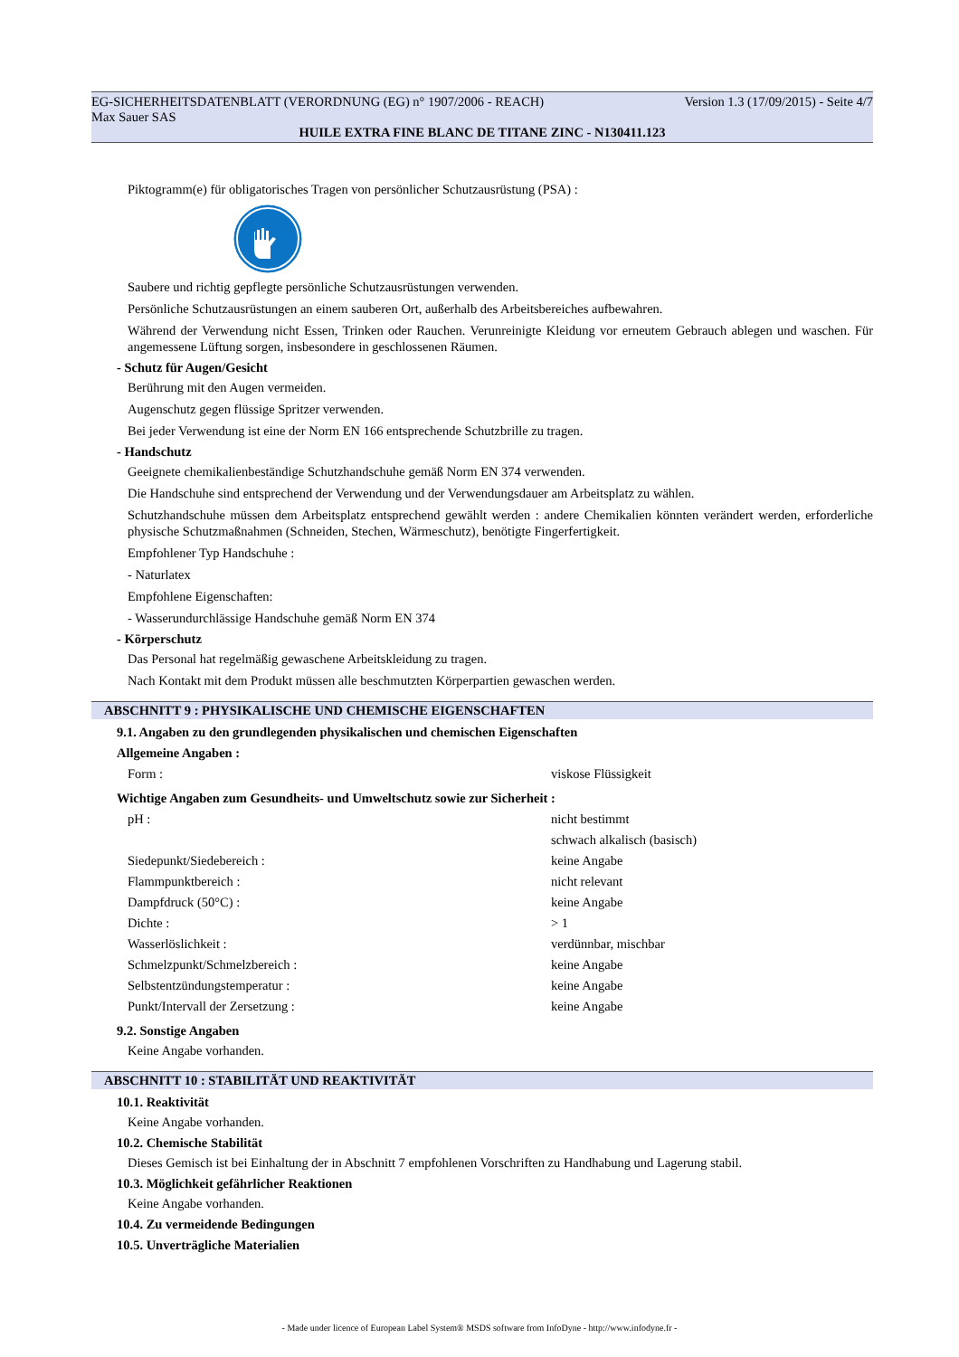EG-SICHERHEITSDATENBLATT (VERORDNUNG (EG) n° 1907/2006 - REACH) Version 1.3 (17/09/2015) - Seite 4/7
Max Sauer SAS
HUILE EXTRA FINE BLANC DE TITANE ZINC - N130411.123
Piktogramm(e) für obligatorisches Tragen von persönlicher Schutzausrüstung (PSA) :
Saubere und richtig gepflegte persönliche Schutzausrüstungen verwenden.
Persönliche Schutzausrüstungen an einem sauberen Ort, außerhalb des Arbeitsbereiches aufbewahren.
Während der Verwendung nicht Essen, Trinken oder Rauchen. Verunreinigte Kleidung vor erneutem Gebrauch ablegen und waschen. Für angemessene Lüftung sorgen, insbesondere in geschlossenen Räumen.
- Schutz für Augen/Gesicht
Berührung mit den Augen vermeiden.
Augenschutz gegen flüssige Spritzer verwenden.
Bei jeder Verwendung ist eine der Norm EN 166 entsprechende Schutzbrille zu tragen.
- Handschutz
Geeignete chemikalienbeständige Schutzhandschuhe gemäß Norm EN 374 verwenden.
Die Handschuhe sind entsprechend der Verwendung und der Verwendungsdauer am Arbeitsplatz zu wählen.
Schutzhandschuhe müssen dem Arbeitsplatz entsprechend gewählt werden : andere Chemikalien könnten verändert werden, erforderliche physische Schutzmaßnahmen (Schneiden, Stechen, Wärmeschutz), benötigte Fingerfertigkeit.
Empfohlener Typ Handschuhe :
- Naturlatex
Empfohlene Eigenschaften:
- Wasserundurchlässige Handschuhe gemäß Norm EN 374
- Körperschutz
Das Personal hat regelmäßig gewaschene Arbeitskleidung zu tragen.
Nach Kontakt mit dem Produkt müssen alle beschmutzten Körperpartien gewaschen werden.
ABSCHNITT 9 : PHYSIKALISCHE UND CHEMISCHE EIGENSCHAFTEN
9.1. Angaben zu den grundlegenden physikalischen und chemischen Eigenschaften
Allgemeine Angaben :
| Form : | viskose Flüssigkeit |
Wichtige Angaben zum Gesundheits- und Umweltschutz sowie zur Sicherheit :
| pH : | nicht bestimmt |
| | schwach alkalisch (basisch) |
| Siedepunkt/Siedebereich : | keine Angabe |
| Flammpunktbereich : | nicht relevant |
| Dampfdruck (50°C) : | keine Angabe |
| Dichte : | > 1 |
| Wasserlöslichkeit : | verdünnbar, mischbar |
| Schmelzpunkt/Schmelzbereich : | keine Angabe |
| Selbstentzündungstemperatur : | keine Angabe |
| Punkt/Intervall der Zersetzung : | keine Angabe |
9.2. Sonstige Angaben
Keine Angabe vorhanden.
ABSCHNITT 10 : STABILITÄT UND REAKTIVITÄT
10.1. Reaktivität
Keine Angabe vorhanden.
10.2. Chemische Stabilität
Dieses Gemisch ist bei Einhaltung der in Abschnitt 7 empfohlenen Vorschriften zu Handhabung und Lagerung stabil.
10.3. Möglichkeit gefährlicher Reaktionen
Keine Angabe vorhanden.
10.4. Zu vermeidende Bedingungen
10.5. Unverträgliche Materialien
- Made under licence of European Label System® MSDS software from InfoDyne - http://www.infodyne.fr -